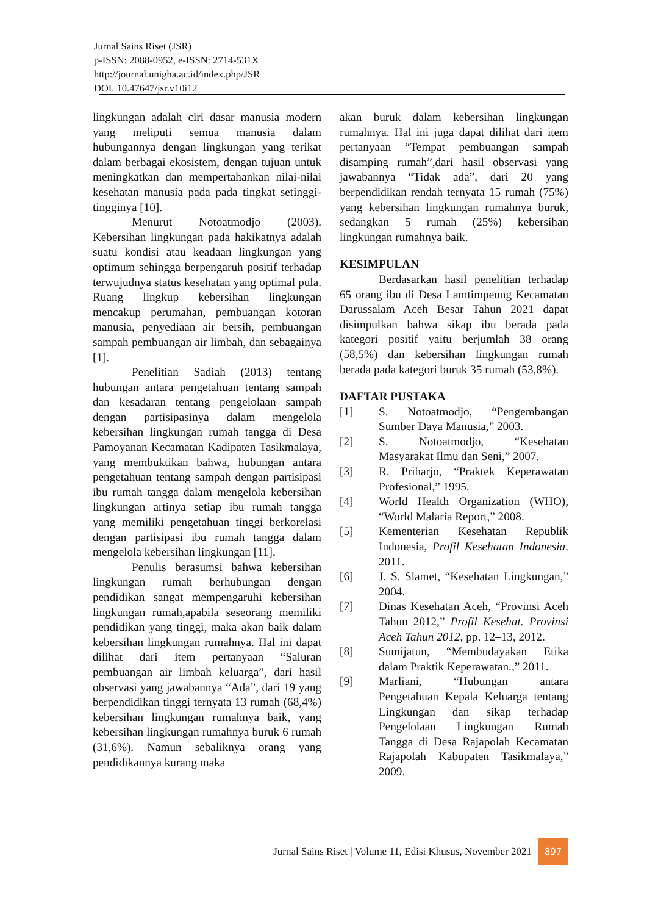Jurnal Sains Riset (JSR)
p-ISSN: 2088-0952, e-ISSN: 2714-531X
http://journal.unigha.ac.id/index.php/JSR
DOI. 10.47647/jsr.v10i12
lingkungan adalah ciri dasar manusia modern yang meliputi semua manusia dalam hubungannya dengan lingkungan yang terikat dalam berbagai ekosistem, dengan tujuan untuk meningkatkan dan mempertahankan nilai-nilai kesehatan manusia pada pada tingkat setinggi-tingginya [10].
Menurut Notoatmodjo (2003). Kebersihan lingkungan pada hakikatnya adalah suatu kondisi atau keadaan lingkungan yang optimum sehingga berpengaruh positif terhadap terwujudnya status kesehatan yang optimal pula. Ruang lingkup kebersihan lingkungan mencakup perumahan, pembuangan kotoran manusia, penyediaan air bersih, pembuangan sampah pembuangan air limbah, dan sebagainya [1].
Penelitian Sadiah (2013) tentang hubungan antara pengetahuan tentang sampah dan kesadaran tentang pengelolaan sampah dengan partisipasinya dalam mengelola kebersihan lingkungan rumah tangga di Desa Pamoyanan Kecamatan Kadipaten Tasikmalaya, yang membuktikan bahwa, hubungan antara pengetahuan tentang sampah dengan partisipasi ibu rumah tangga dalam mengelola kebersihan lingkungan artinya setiap ibu rumah tangga yang memiliki pengetahuan tinggi berkorelasi dengan partisipasi ibu rumah tangga dalam mengelola kebersihan lingkungan [11].
Penulis berasumsi bahwa kebersihan lingkungan rumah berhubungan dengan pendidikan sangat mempengaruhi kebersihan lingkungan rumah,apabila seseorang memiliki pendidikan yang tinggi, maka akan baik dalam kebersihan lingkungan rumahnya. Hal ini dapat dilihat dari item pertanyaan “Saluran pembuangan air limbah keluarga”, dari hasil observasi yang jawabannya “Ada”, dari 19 yang berpendidikan tinggi ternyata 13 rumah (68,4%) kebersihan lingkungan rumahnya baik, yang kebersihan lingkungan rumahnya buruk 6 rumah (31,6%). Namun sebaliknya orang yang pendidikannya kurang maka
akan buruk dalam kebersihan lingkungan rumahnya. Hal ini juga dapat dilihat dari item pertanyaan “Tempat pembuangan sampah disamping rumah”,dari hasil observasi yang jawabannya “Tidak ada”, dari 20 yang berpendidikan rendah ternyata 15 rumah (75%) yang kebersihan lingkungan rumahnya buruk, sedangkan 5 rumah (25%) kebersihan lingkungan rumahnya baik.
KESIMPULAN
Berdasarkan hasil penelitian terhadap 65 orang ibu di Desa Lamtimpeung Kecamatan Darussalam Aceh Besar Tahun 2021 dapat disimpulkan bahwa sikap ibu berada pada kategori positif yaitu berjumlah 38 orang (58,5%) dan kebersihan lingkungan rumah berada pada kategori buruk 35 rumah (53,8%).
DAFTAR PUSTAKA
[1] S. Notoatmodjo, “Pengembangan Sumber Daya Manusia,” 2003.
[2] S. Notoatmodjo, “Kesehatan Masyarakat Ilmu dan Seni,” 2007.
[3] R. Priharjo, “Praktek Keperawatan Profesional,” 1995.
[4] World Health Organization (WHO), “World Malaria Report,” 2008.
[5] Kementerian Kesehatan Republik Indonesia, Profil Kesehatan Indonesia. 2011.
[6] J. S. Slamet, “Kesehatan Lingkungan,” 2004.
[7] Dinas Kesehatan Aceh, “Provinsi Aceh Tahun 2012,” Profil Kesehat. Provinsi Aceh Tahun 2012, pp. 12–13, 2012.
[8] Sumijatun, “Membudayakan Etika dalam Praktik Keperawatan.,” 2011.
[9] Marliani, “Hubungan antara Pengetahuan Kepala Keluarga tentang Lingkungan dan sikap terhadap Pengelolaan Lingkungan Rumah Tangga di Desa Rajapolah Kecamatan Rajapolah Kabupaten Tasikmalaya,” 2009.
Jurnal Sains Riset | Volume 11, Edisi Khusus, November 2021 897